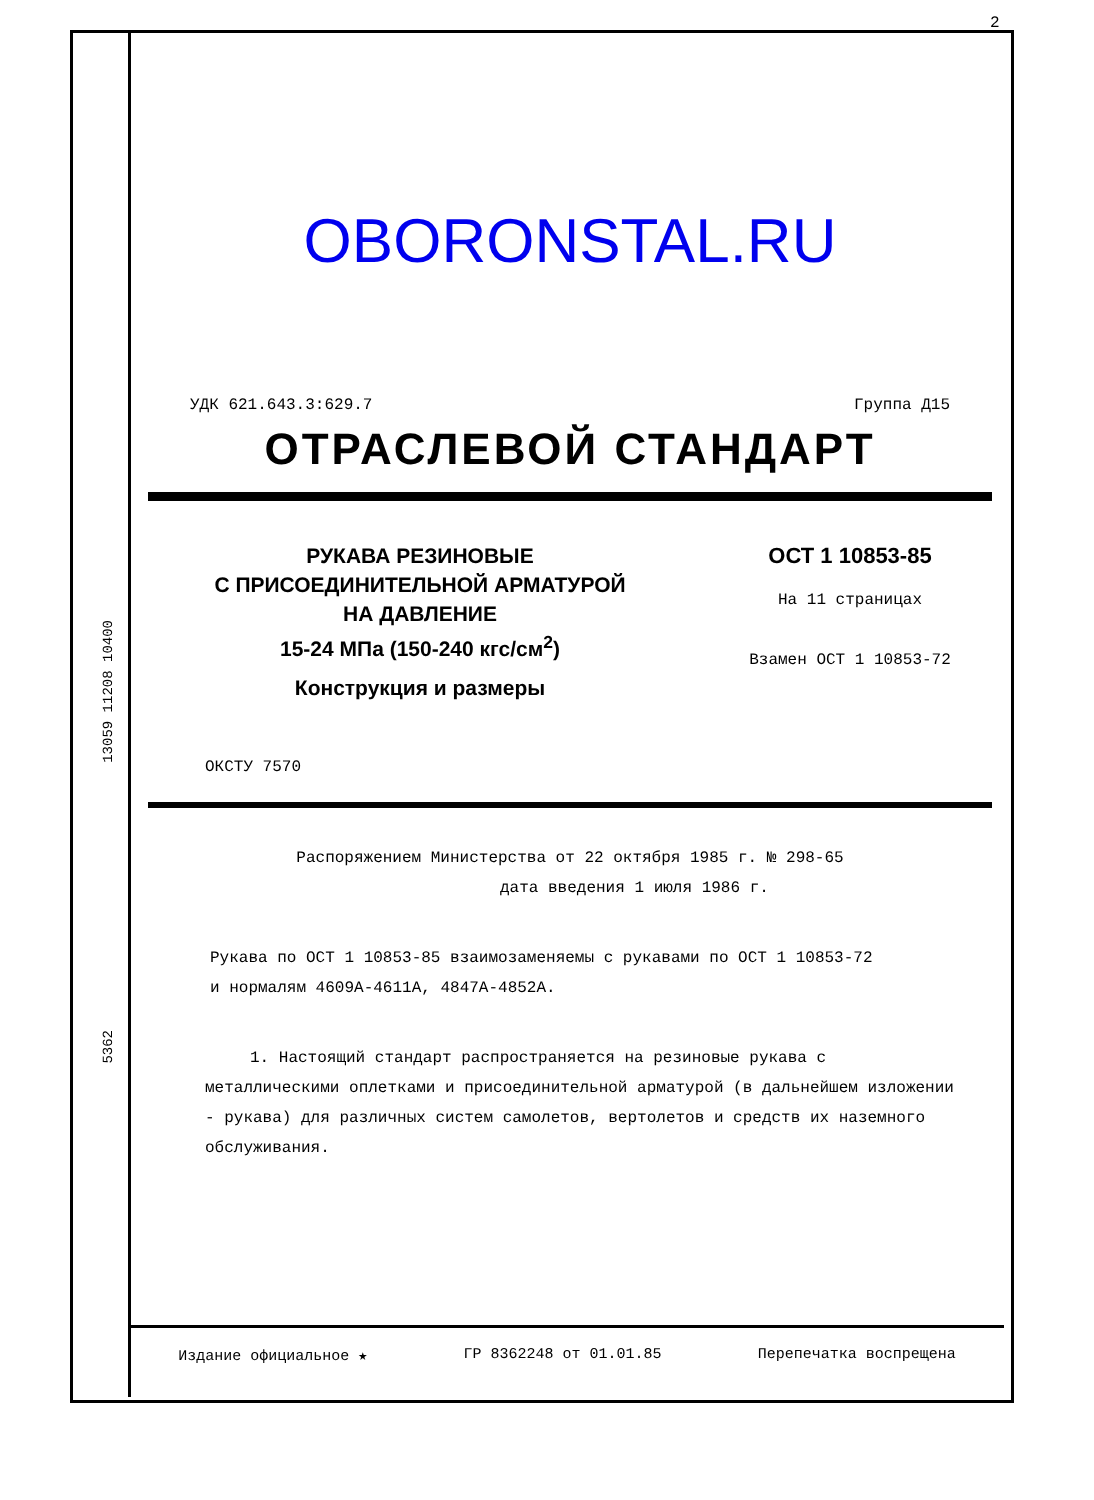2
13059 11208 10400
5362
OBORONSTAL.RU
УДК 621.643.3:629.7 Группа Д15
ОТРАСЛЕВОЙ СТАНДАРТ
РУКАВА РЕЗИНОВЫЕ
С ПРИСОЕДИНИТЕЛЬНОЙ АРМАТУРОЙ
НА ДАВЛЕНИЕ
15-24 МПа (150-240 кгс/см<sup>2</sup>)
Конструкция и размеры
ОСТ 1 10853-85
На 11 страницах
Взамен ОСТ 1 10853-72
ОКСТУ 7570
Распоряжением Министерства от 22 октября 1985 г. № 298-65
дата введения 1 июля 1986 г.
Рукава по ОСТ 1 10853-85 взаимозаменяемы с рукавами по ОСТ 1 10853-72
и нормалям 4609А-4611А, 4847А-4852А.
1. Настоящий стандарт распространяется на резиновые рукава с металлическими оплетками и присоединительной арматурой (в дальнейшем изложении - рукава) для различных систем самолетов, вертолетов и средств их наземного обслуживания.
Издание официальное ★ ГР 8362248 от 01.01.85 Перепечатка воспрещена